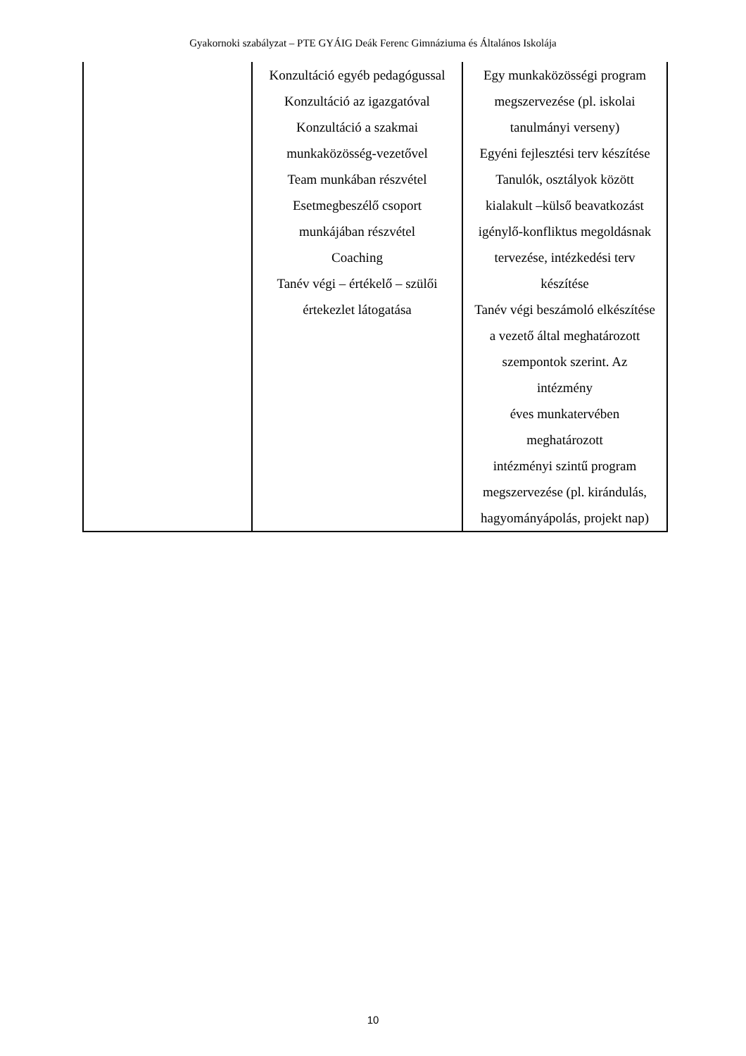Gyakornoki szabályzat – PTE GYÁIG Deák Ferenc Gimnáziuma és Általános Iskolája
| | Konzultáció egyéb pedagógussal Konzultáció az igazgatóval Konzultáció a szakmai munkaközösség-vezetővel Team munkában részvétel Esetmegbeszélő csoport munkájában részvétel Coaching Tanév végi – értékelő – szülői értekezlet látogatása | Egy munkaközösségi program megszervezése (pl. iskolai tanulmányi verseny) Egyéni fejlesztési terv készítése Tanulók, osztályok között kialakult –külső beavatkozást igénylő-konfliktus megoldásnak tervezése, intézkedési terv készítése Tanév végi beszámoló elkészítése a vezető által meghatározott szempontok szerint. Az intézmény éves munkatervében meghatározott intézményi szintű program megszervezése (pl. kirándulás, hagyományápolás, projekt nap) |
10